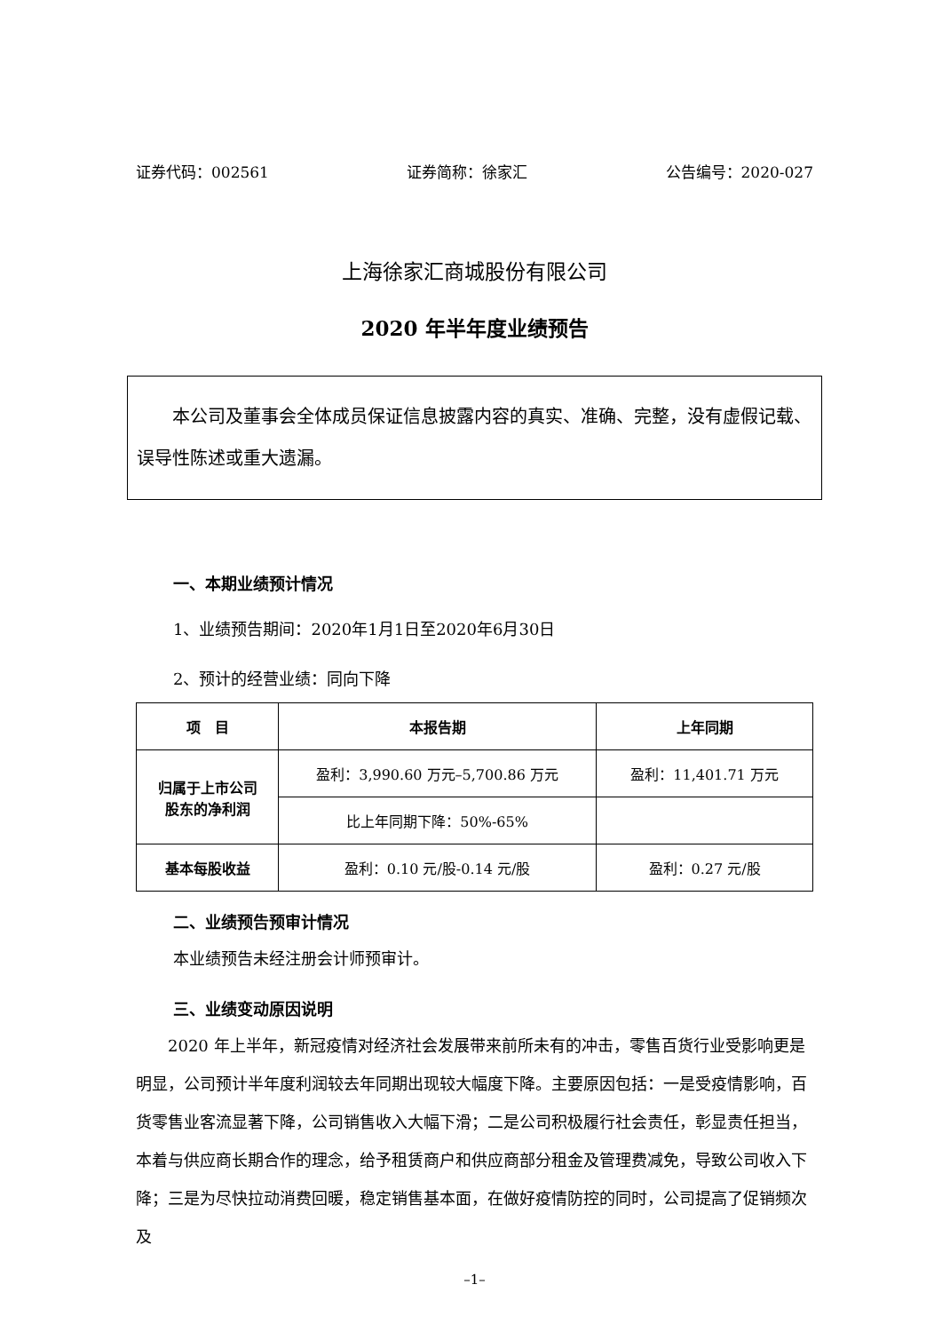证券代码：002561 证券简称：徐家汇 公告编号：2020-027
上海徐家汇商城股份有限公司
2020 年半年度业绩预告
本公司及董事会全体成员保证信息披露内容的真实、准确、完整，没有虚假记载、误导性陈述或重大遗漏。
一、本期业绩预计情况
1、业绩预告期间：2020年1月1日至2020年6月30日
2、预计的经营业绩：同向下降
| 项 目 | 本报告期 | 上年同期 |
| --- | --- | --- |
| 归属于上市公司 股东的净利润 | 盈利：3,990.60 万元–5,700.86 万元 | 盈利：11,401.71 万元 |
| | 比上年同期下降：50%-65% | |
| 基本每股收益 | 盈利：0.10 元/股-0.14 元/股 | 盈利：0.27 元/股 |
二、业绩预告预审计情况
本业绩预告未经注册会计师预审计。
三、业绩变动原因说明
2020 年上半年，新冠疫情对经济社会发展带来前所未有的冲击，零售百货行业受影响更是明显，公司预计半年度利润较去年同期出现较大幅度下降。主要原因包括：一是受疫情影响，百货零售业客流显著下降，公司销售收入大幅下滑；二是公司积极履行社会责任，彰显责任担当，本着与供应商长期合作的理念，给予租赁商户和供应商部分租金及管理费减免，导致公司收入下降；三是为尽快拉动消费回暖，稳定销售基本面，在做好疫情防控的同时，公司提高了促销频次及
–1–